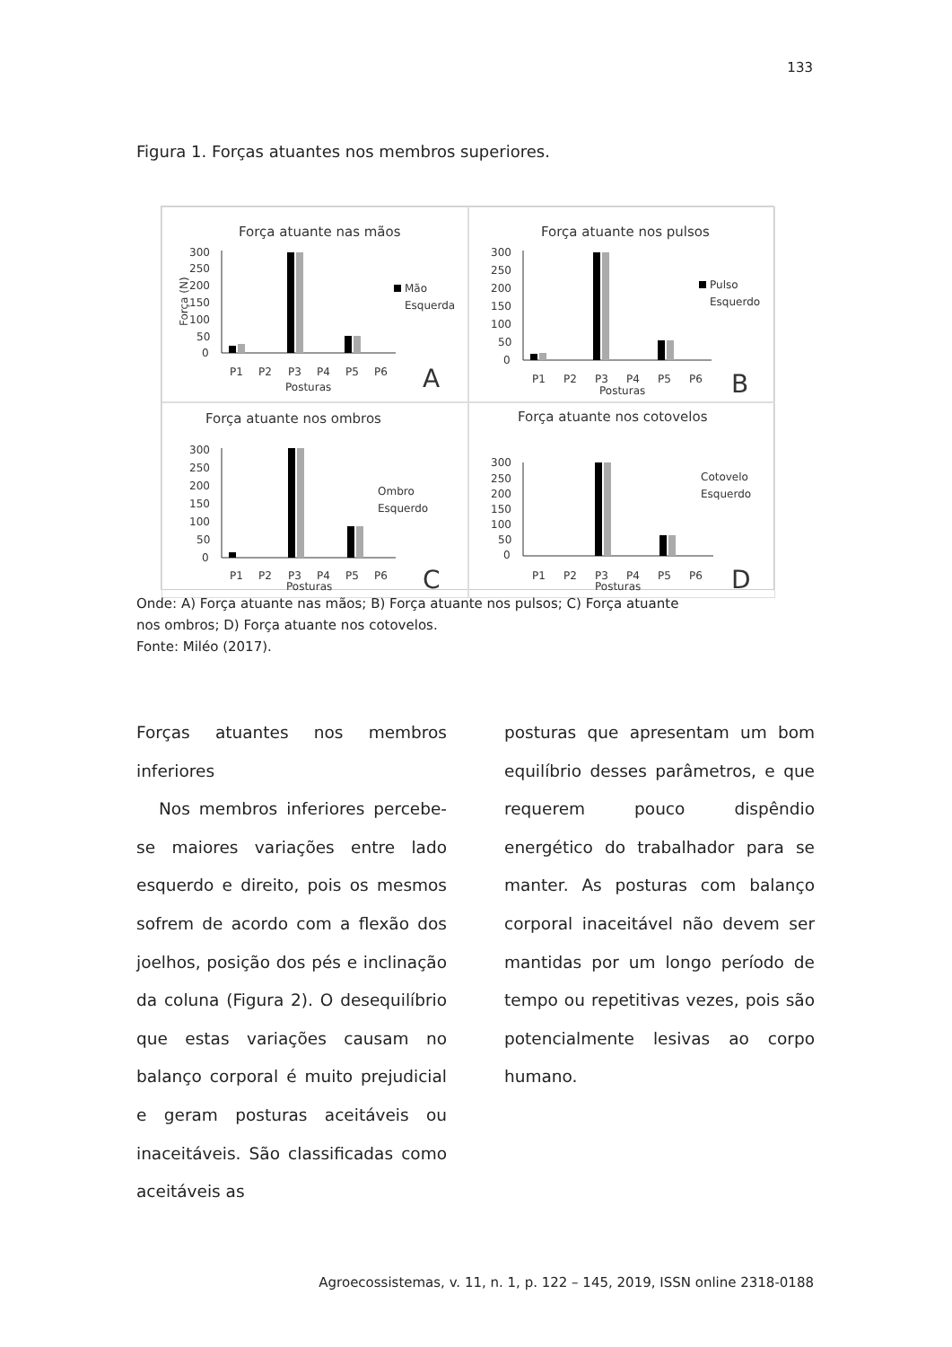133
Figura 1. Forças atuantes nos membros superiores.
Força atuante nas mãos
300
250
200
150
100
50
0
P1
P2
P3
P4
P5
P6
Posturas
A
Mão
Esquerda
Força (N)
Força atuante nos pulsos
300
250
200
150
100
50
0
P1
P2
P3
P4
P5
P6
Posturas
B
Pulso
Esquerdo
Força atuante nos ombros
300
250
200
150
100
50
0
P1
P2
P3
P4
P5
P6
Posturas
C
Ombro
Esquerdo
Força atuante nos cotovelos
300
250
200
150
100
50
0
P1
P2
P3
P4
P5
P6
Posturas
D
Cotovelo
Esquerdo
Onde: A) Força atuante nas mãos; B) Força atuante nos pulsos; C) Força atuante nos ombros; D) Força atuante nos cotovelos.
Fonte: Miléo (2017).
Forças atuantes nos membros inferiores
Nos membros inferiores percebe-se maiores variações entre lado esquerdo e direito, pois os mesmos sofrem de acordo com a flexão dos joelhos, posição dos pés e inclinação da coluna (Figura 2). O desequilíbrio que estas variações causam no balanço corporal é muito prejudicial e geram posturas aceitáveis ou inaceitáveis. São classificadas como aceitáveis as
posturas que apresentam um bom equilíbrio desses parâmetros, e que requerem pouco dispêndio energético do trabalhador para se manter. As posturas com balanço corporal inaceitável não devem ser mantidas por um longo período de tempo ou repetitivas vezes, pois são potencialmente lesivas ao corpo humano.
Agroecossistemas, v. 11, n. 1, p. 122 – 145, 2019, ISSN online 2318-0188